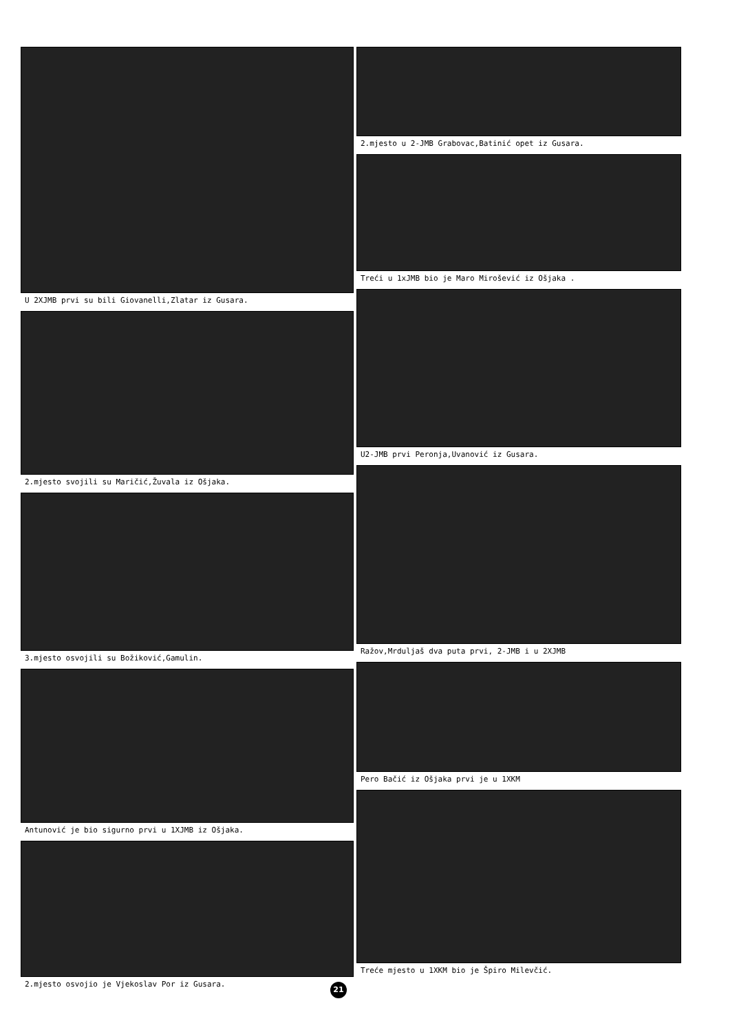U 2XJMB prvi su bili Giovanelli,Zlatar iz Gusara.
2.mjesto svojili su Maričić,Žuvala iz Ošjaka.
3.mjesto osvojili su Božiković,Gamulin.
Antunović je bio sigurno prvi u 1XJMB iz Ošjaka.
2.mjesto osvojio je Vjekoslav Por iz Gusara.
2.mjesto u 2-JMB Grabovac,Batinić opet iz Gusara.
Treći u 1xJMB bio je Maro Mirošević iz Ošjaka .
U2-JMB prvi Peronja,Uvanović iz Gusara.
Ražov,Mrduljaš dva puta prvi, 2-JMB i u 2XJMB
Pero Bačić iz Ošjaka prvi je u 1XKM
Treće mjesto u 1XKM bio je Špiro Milevčić.
21